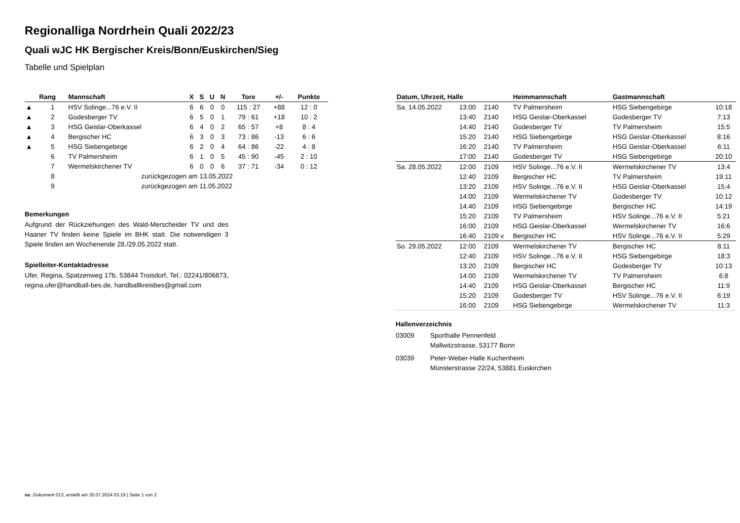Regionalliga Nordrhein Quali 2022/23
Quali wJC HK Bergischer Kreis/Bonn/Euskirchen/Sieg
Tabelle und Spielplan
| | Rang | Mannschaft | X | S | U | N | Tore | +/- | Punkte |
| --- | --- | --- | --- | --- | --- | --- | --- | --- | --- |
| ▲ | 1 | HSV Solinge...76 e.V. II | 6 | 6 | 0 | 0 | 115 : 27 | +88 | 12 : 0 |
| ▲ | 2 | Godesberger TV | 6 | 5 | 0 | 1 | 79 : 61 | +18 | 10 : 2 |
| ▲ | 3 | HSG Geislar-Oberkassel | 6 | 4 | 0 | 2 | 65 : 57 | +8 | 8 : 4 |
| ▲ | 4 | Bergischer HC | 6 | 3 | 0 | 3 | 73 : 86 | -13 | 6 : 6 |
| ▲ | 5 | HSG Siebengebirge | 6 | 2 | 0 | 4 | 64 : 86 | -22 | 4 : 8 |
| | 6 | TV Palmersheim | 6 | 1 | 0 | 5 | 45 : 90 | -45 | 2 : 10 |
| | 7 | Wermelskirchener TV | 6 | 0 | 0 | 6 | 37 : 71 | -34 | 0 : 12 |
| | 8 | zurückgezogen am 13.05.2022 | | | | | | | |
| | 9 | zurückgezogen am 11.05.2022 | | | | | | | |
Bemerkungen
Aufgrund der Rückziehungen des Wald-Merscheider TV und des Haaner TV finden keine Spiele im BHK statt. Die notwendigen 3 Spiele finden am Wochenende 28./29.05.2022 statt.
Spielleiter-Kontaktadresse
Ufer, Regina, Spatzenweg 17b, 53844 Troisdorf, Tel.: 02241/806873, regina.ufer@handball-bes.de, handballkreisbes@gmail.com
| Datum, Uhrzeit, Halle | | | Heimmannschaft | Gastmannschaft | |
| --- | --- | --- | --- | --- | --- |
| Sa. 14.05.2022 | 13:00 | 2140 | TV Palmersheim | HSG Siebengebirge | 10:18 |
| | 13:40 | 2140 | HSG Geislar-Oberkassel | Godesberger TV | 7:13 |
| | 14:40 | 2140 | Godesberger TV | TV Palmersheim | 15:5 |
| | 15:20 | 2140 | HSG Siebengebirge | HSG Geislar-Oberkassel | 8:16 |
| | 16:20 | 2140 | TV Palmersheim | HSG Geislar-Oberkassel | 6:11 |
| | 17:00 | 2140 | Godesberger TV | HSG Siebengebirge | 20:10 |
| Sa. 28.05.2022 | 12:00 | 2109 | HSV Solinge...76 e.V. II | Wermelskirchener TV | 13:4 |
| | 12:40 | 2109 | Bergischer HC | TV Palmersheim | 19:11 |
| | 13:20 | 2109 | HSV Solinge...76 e.V. II | HSG Geislar-Oberkassel | 15:4 |
| | 14:00 | 2109 | Wermelskirchener TV | Godesberger TV | 10:12 |
| | 14:40 | 2109 | HSG Siebengebirge | Bergischer HC | 14:19 |
| | 15:20 | 2109 | TV Palmersheim | HSV Solinge...76 e.V. II | 5:21 |
| | 16:00 | 2109 | HSG Geislar-Oberkassel | Wermelskirchener TV | 16:6 |
| | 16:40 | 2109 v | Bergischer HC | HSV Solinge...76 e.V. II | 5:29 |
| So. 29.05.2022 | 12:00 | 2109 | Wermelskirchener TV | Bergischer HC | 8:11 |
| | 12:40 | 2109 | HSV Solinge...76 e.V. II | HSG Siebengebirge | 18:3 |
| | 13:20 | 2109 | Bergischer HC | Godesberger TV | 10:13 |
| | 14:00 | 2109 | Wermelskirchener TV | TV Palmersheim | 6:8 |
| | 14:40 | 2109 | HSG Geislar-Oberkassel | Bergischer HC | 11:9 |
| | 15:20 | 2109 | Godesberger TV | HSV Solinge...76 e.V. II | 6:19 |
| | 16:00 | 2109 | HSG Siebengebirge | Wermelskirchener TV | 11:3 |
Hallenverzeichnis
03009 Sporthalle Pennenfeld
Mallwitzstrasse, 53177 Bonn
03039 Peter-Weber-Halle Kuchenheim
Münsterstrasse 22/24, 53881 Euskirchen
nu .Dokument 013, erstellt am 30.07.2024 03:19 | Seite 1 von 2